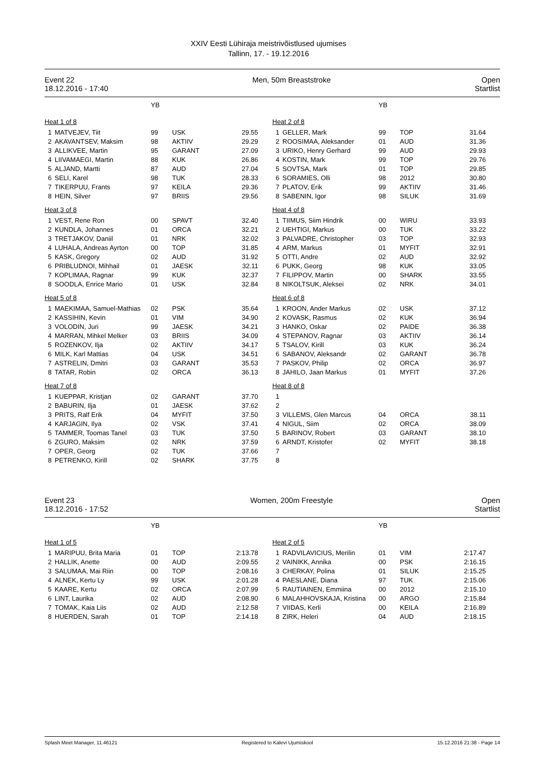XXIV Eesti Lühiraja meistrivõistlused ujumises
Tallinn, 17. - 19.12.2016
Event 22
18.12.2016 - 17:40
Men, 50m Breaststroke Open
Startlist
| | | YB | | |
| Heat 1 of 8 | | | | |
| 1 | MATVEJEV, Tiit | 99 | USK | 29.55 |
| 2 | AKAVANTSEV, Maksim | 98 | AKTIIV | 29.29 |
| 3 | ALLIKVEE, Martin | 95 | GARANT | 27.09 |
| 4 | LIIVAMAEGI, Martin | 88 | KUK | 26.86 |
| 5 | ALJAND, Martti | 87 | AUD | 27.04 |
| 6 | SELI, Karel | 98 | TUK | 28.33 |
| 7 | TIKERPUU, Frants | 97 | KEILA | 29.36 |
| 8 | HEIN, Silver | 97 | BRIIS | 29.56 |
| Heat 3 of 8 | | | | |
| 1 | VEST, Rene Ron | 00 | SPAVT | 32.40 |
| 2 | KUNDLA, Johannes | 01 | ORCA | 32.21 |
| 3 | TRETJAKOV, Daniil | 01 | NRK | 32.02 |
| 4 | LUHALA, Andreas Ayrton | 00 | TOP | 31.85 |
| 5 | KASK, Gregory | 02 | AUD | 31.92 |
| 6 | PRIBLUDNOI, Mihhail | 01 | JAESK | 32.11 |
| 7 | KOPLIMAA, Ragnar | 99 | KUK | 32.37 |
| 8 | SOODLA, Enrice Mario | 01 | USK | 32.84 |
| Heat 5 of 8 | | | | |
| 1 | MAEKIMAA, Samuel-Mathias | 02 | PSK | 35.64 |
| 2 | KASSIHIN, Kevin | 01 | VIM | 34.90 |
| 3 | VOLODIN, Juri | 99 | JAESK | 34.21 |
| 4 | MARRAN, Mihkel Melker | 03 | BRIIS | 34.09 |
| 5 | ROZENKOV, Ilja | 02 | AKTIIV | 34.17 |
| 6 | MILK, Karl Mattias | 04 | USK | 34.51 |
| 7 | ASTRELIN, Dmitri | 03 | GARANT | 35.53 |
| 8 | TATAR, Robin | 02 | ORCA | 36.13 |
| Heat 7 of 8 | | | | |
| 1 | KUEPPAR, Kristjan | 02 | GARANT | 37.70 |
| 2 | BABURIN, Ilja | 01 | JAESK | 37.62 |
| 3 | PRITS, Ralf Erik | 04 | MYFIT | 37.50 |
| 4 | KARJAGIN, Ilya | 02 | VSK | 37.41 |
| 5 | TAMMER, Toomas Tanel | 03 | TUK | 37.50 |
| 6 | ZGURO, Maksim | 02 | NRK | 37.59 |
| 7 | OPER, Georg | 02 | TUK | 37.66 |
| 8 | PETRENKO, Kirill | 02 | SHARK | 37.75 |
| | | YB | | |
| Heat 2 of 8 | | | | |
| 1 | GELLER, Mark | 99 | TOP | 31.64 |
| 2 | ROOSIMAA, Aleksander | 01 | AUD | 31.36 |
| 3 | URIKO, Henry Gerhard | 99 | AUD | 29.93 |
| 4 | KOSTIN, Mark | 99 | TOP | 29.76 |
| 5 | SOVTSA, Mark | 01 | TOP | 29.85 |
| 6 | SORAMIES, Olli | 98 | 2012 | 30.80 |
| 7 | PLATOV, Erik | 99 | AKTIIV | 31.46 |
| 8 | SABENIN, Igor | 98 | SILUK | 31.69 |
| Heat 4 of 8 | | | | |
| 1 | TIIMUS, Siim Hindrik | 00 | WIRU | 33.93 |
| 2 | UEHTIGI, Markus | 00 | TUK | 33.22 |
| 3 | PALVADRE, Christopher | 03 | TOP | 32.93 |
| 4 | ARM, Markus | 01 | MYFIT | 32.91 |
| 5 | OTTI, Andre | 02 | AUD | 32.92 |
| 6 | PUKK, Georg | 98 | KUK | 33.05 |
| 7 | FILIPPOV, Martin | 00 | SHARK | 33.55 |
| 8 | NIKOLTSUK, Aleksei | 02 | NRK | 34.01 |
| Heat 6 of 8 | | | | |
| 1 | KROON, Ander Markus | 02 | USK | 37.12 |
| 2 | KOVASK, Rasmus | 02 | KUK | 36.94 |
| 3 | HANKO, Oskar | 02 | PAIDE | 36.38 |
| 4 | STEPANOV, Ragnar | 03 | AKTIIV | 36.14 |
| 5 | TSALOV, Kirill | 03 | KUK | 36.24 |
| 6 | SABANOV, Aleksandr | 02 | GARANT | 36.78 |
| 7 | PASKOV, Philip | 02 | ORCA | 36.97 |
| 8 | JAHILO, Jaan Markus | 01 | MYFIT | 37.26 |
| Heat 8 of 8 | | | | |
| 1 | | | | |
| 2 | | | | |
| 3 | VILLEMS, Glen Marcus | 04 | ORCA | 38.11 |
| 4 | NIGUL, Siim | 02 | ORCA | 38.09 |
| 5 | BARINOV, Robert | 03 | GARANT | 38.10 |
| 6 | ARNDT, Kristofer | 02 | MYFIT | 38.18 |
| 7 | | | | |
| 8 | | | | |
Event 23
18.12.2016 - 17:52
Women, 200m Freestyle Open
Startlist
| | | YB | | |
| Heat 1 of 5 | | | | |
| 1 | MARIPUU, Brita Maria | 01 | TOP | 2:13.78 |
| 2 | HALLIK, Anette | 00 | AUD | 2:09.55 |
| 3 | SALUMAA, Mai Riin | 00 | TOP | 2:08.16 |
| 4 | ALNEK, Kertu Ly | 99 | USK | 2:01.28 |
| 5 | KAARE, Kertu | 02 | ORCA | 2:07.99 |
| 6 | LINT, Laurika | 02 | AUD | 2:08.90 |
| 7 | TOMAK, Kaia Liis | 02 | AUD | 2:12.58 |
| 8 | HUERDEN, Sarah | 01 | TOP | 2:14.18 |
| | | YB | | |
| Heat 2 of 5 | | | | |
| 1 | RADVILAVICIUS, Merilin | 01 | VIM | 2:17.47 |
| 2 | VAINIKK, Annika | 00 | PSK | 2:16.15 |
| 3 | CHERKAY, Polina | 01 | SILUK | 2:15.25 |
| 4 | PAESLANE, Diana | 97 | TUK | 2:15.06 |
| 5 | RAUTIAINEN, Emmiina | 00 | 2012 | 2:15.10 |
| 6 | MALAHHOVSKAJA, Kristina | 00 | ARGO | 2:15.84 |
| 7 | VIIDAS, Kerli | 00 | KEILA | 2:16.89 |
| 8 | ZIRK, Heleri | 04 | AUD | 2:18.15 |
Splash Meet Manager, 11.46121 Registered to Kalevi Ujumiskool 15.12.2016 21:38 - Page 14